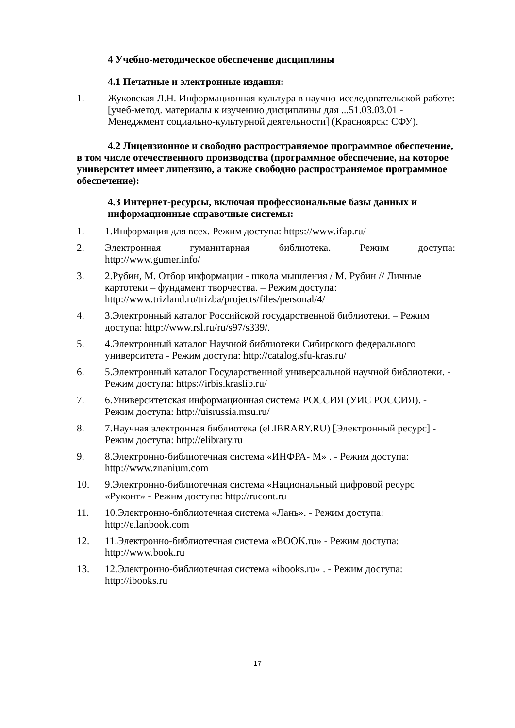4 Учебно-методическое обеспечение дисциплины
4.1 Печатные и электронные издания:
1. Жуковская Л.Н. Информационная культура в научно-исследовательской работе: [учеб-метод. материалы к изучению дисциплины для ...51.03.03.01 - Менеджмент социально-культурной деятельности] (Красноярск: СФУ).
4.2 Лицензионное и свободно распространяемое программное обеспечение, в том числе отечественного производства (программное обеспечение, на которое университет имеет лицензию, а также свободно распространяемое программное обеспечение):
4.3 Интернет-ресурсы, включая профессиональные базы данных и информационные справочные системы:
1. 1.Информация для всех. Режим доступа: https://www.ifap.ru/
2. Электронная гуманитарная библиотека. Режим доступа:
http://www.gumer.info/
3. 2.Рубин, М. Отбор информации - школа мышления / М. Рубин // Личные картотеки – фундамент творчества. – Режим доступа: http://www.trizland.ru/trizba/projects/files/personal/4/
4. 3.Электронный каталог Российской государственной библиотеки. – Режим доступа: http://www.rsl.ru/ru/s97/s339/.
5. 4.Электронный каталог Научной библиотеки Сибирского федерального университета - Режим доступа: http://catalog.sfu-kras.ru/
6. 5.Электронный каталог Государственной универсальной научной библиотеки. - Режим доступа: https://irbis.kraslib.ru/
7. 6.Университетская информационная система РОССИЯ (УИС РОССИЯ). - Режим доступа: http://uisrussia.msu.ru/
8. 7.Научная электронная библиотека (eLIBRARY.RU) [Электронный ресурс] - Режим доступа: http://elibrary.ru
9. 8.Электронно-библиотечная система «ИНФРА- М» . - Режим доступа: http://www.znanium.com
10. 9.Электронно-библиотечная система «Национальный цифровой ресурс «Руконт» - Режим доступа: http://rucont.ru
11. 10.Электронно-библиотечная система «Лань». - Режим доступа: http://e.lanbook.com
12. 11.Электронно-библиотечная система «BOOK.ru» - Режим доступа: http://www.book.ru
13. 12.Электронно-библиотечная система «ibooks.ru» . - Режим доступа: http://ibooks.ru
17